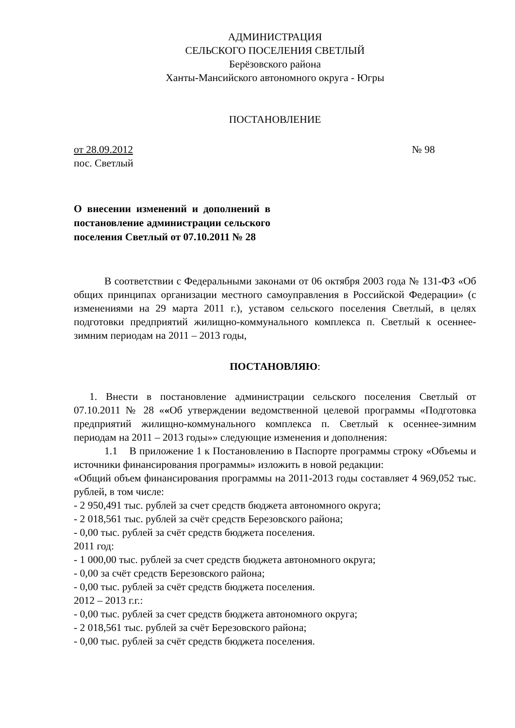АДМИНИСТРАЦИЯ
СЕЛЬСКОГО ПОСЕЛЕНИЯ СВЕТЛЫЙ
Берёзовского района
Ханты-Мансийского автономного округа - Югры
ПОСТАНОВЛЕНИЕ
от 28.09.2012 № 98
пос. Светлый
О внесении изменений и дополнений в постановление администрации сельского поселения Светлый от 07.10.2011 № 28
В соответствии с Федеральными законами от 06 октября 2003 года № 131-ФЗ «Об общих принципах организации местного самоуправления в Российской Федерации» (с изменениями на 29 марта 2011 г.), уставом сельского поселения Светлый, в целях подготовки предприятий жилищно-коммунального комплекса п. Светлый к осеннее-зимним периодам на 2011 – 2013 годы,
ПОСТАНОВЛЯЮ:
1. Внести в постановление администрации сельского поселения Светлый от 07.10.2011 № 28 ««Об утверждении ведомственной целевой программы «Подготовка предприятий жилищно-коммунального комплекса п. Светлый к осеннее-зимним периодам на 2011 – 2013 годы»» следующие изменения и дополнения:
1.1 В приложение 1 к Постановлению в Паспорте программы строку «Объемы и источники финансирования программы» изложить в новой редакции:
«Общий объем финансирования программы на 2011-2013 годы составляет 4 969,052 тыс. рублей, в том числе:
- 2 950,491 тыс. рублей за счет средств бюджета автономного округа;
- 2 018,561 тыс. рублей за счёт средств Березовского района;
- 0,00 тыс. рублей за счёт средств бюджета поселения.
2011 год:
- 1 000,00 тыс. рублей за счет средств бюджета автономного округа;
- 0,00 за счёт средств Березовского района;
- 0,00 тыс. рублей за счёт средств бюджета поселения.
2012 – 2013 г.г.:
- 0,00 тыс. рублей за счет средств бюджета автономного округа;
- 2 018,561 тыс. рублей за счёт Березовского района;
- 0,00 тыс. рублей за счёт средств бюджета поселения.